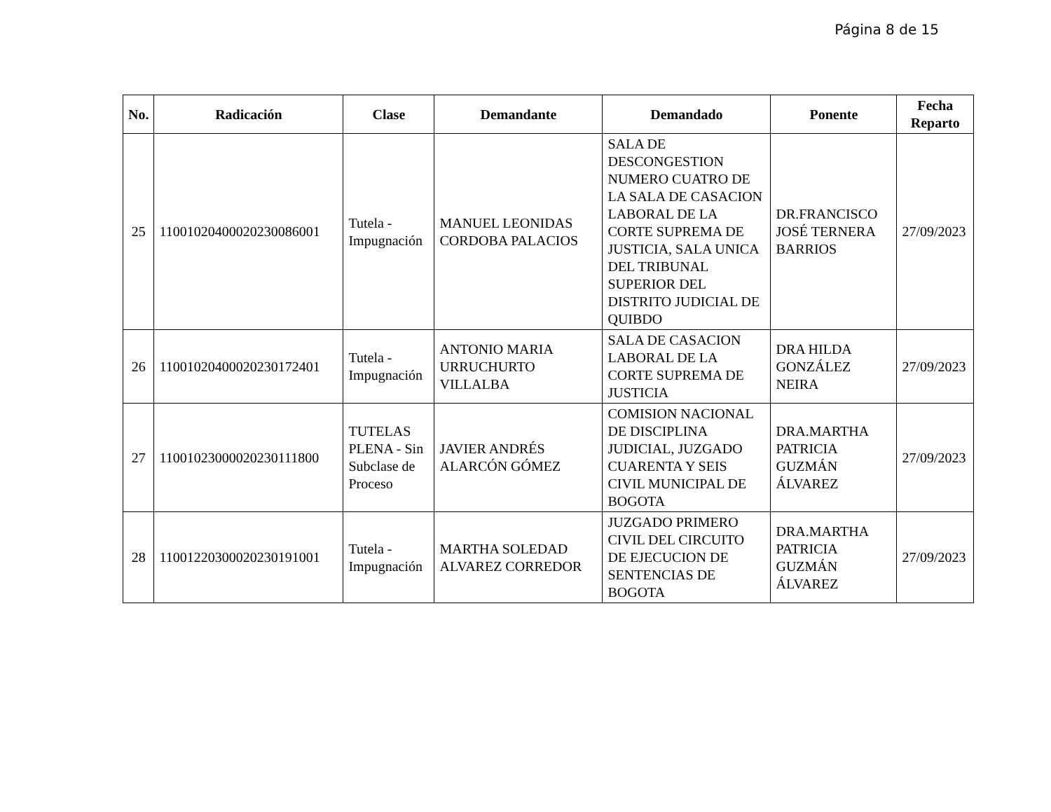Página 8 de 15
| No. | Radicación | Clase | Demandante | Demandado | Ponente | Fecha Reparto |
| --- | --- | --- | --- | --- | --- | --- |
| 25 | 11001020400020230086001 | Tutela - Impugnación | MANUEL LEONIDAS CORDOBA PALACIOS | SALA DE DESCONGESTION NUMERO CUATRO DE LA SALA DE CASACION LABORAL DE LA CORTE SUPREMA DE JUSTICIA, SALA UNICA DEL TRIBUNAL SUPERIOR DEL DISTRITO JUDICIAL DE QUIBDO | DR.FRANCISCO JOSÉ TERNERA BARRIOS | 27/09/2023 |
| 26 | 11001020400020230172401 | Tutela - Impugnación | ANTONIO MARIA URRUCHURTO VILLALBA | SALA DE CASACION LABORAL DE LA CORTE SUPREMA DE JUSTICIA | DRA HILDA GONZÁLEZ NEIRA | 27/09/2023 |
| 27 | 11001023000020230111800 | TUTELAS PLENA - Sin Subclase de Proceso | JAVIER ANDRÉS ALARCÓN GÓMEZ | COMISION NACIONAL DE DISCIPLINA JUDICIAL, JUZGADO CUARENTA Y SEIS CIVIL MUNICIPAL DE BOGOTA | DRA.MARTHA PATRICIA GUZMÁN ÁLVAREZ | 27/09/2023 |
| 28 | 11001220300020230191001 | Tutela - Impugnación | MARTHA SOLEDAD ALVAREZ CORREDOR | JUZGADO PRIMERO CIVIL DEL CIRCUITO DE EJECUCION DE SENTENCIAS DE BOGOTA | DRA.MARTHA PATRICIA GUZMÁN ÁLVAREZ | 27/09/2023 |